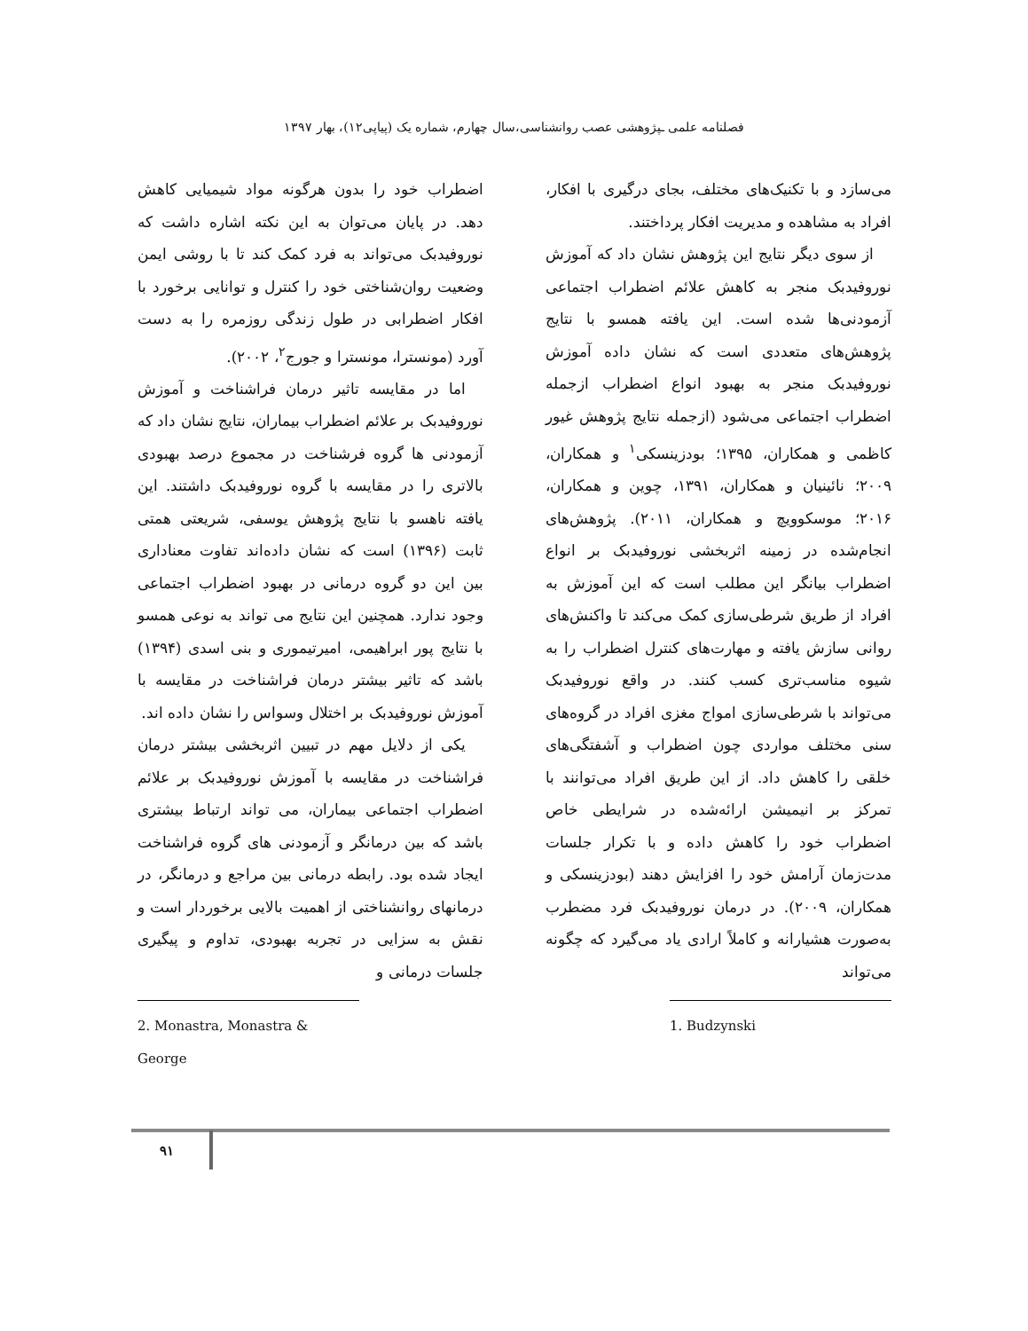فصلنامه علمی ـپژوهشی عصب روانشناسی،سال چهارم، شماره یک (پیاپی۱۲)، بهار ۱۳۹۷
می‌سازد و با تکنیک‌های مختلف، بجای درگیری با افکار، افراد به مشاهده و مدیریت افکار پرداختند.
از سوی دیگر نتایج این پژوهش نشان داد که آموزش نوروفیدبک منجر به کاهش علائم اضطراب اجتماعی آزمودنی‌ها شده است. این یافته همسو با نتایج پژوهش‌های متعددی است که نشان داده آموزش نوروفیدبک منجر به بهبود انواع اضطراب ازجمله اضطراب اجتماعی می‌شود (ازجمله نتایج پژوهش غیور کاظمی و همکاران، ۱۳۹۵؛ بودزینسکی<sup>۱</sup> و همکاران، ۲۰۰۹؛ نائینیان و همکاران، ۱۳۹۱، چوین و همکاران، ۲۰۱۶؛ موسکوویچ و همکاران، ۲۰۱۱). پژوهش‌های انجام‌شده در زمینه اثربخشی نوروفیدبک بر انواع اضطراب بیانگر این مطلب است که این آموزش به افراد از طریق شرطی‌سازی کمک می‌کند تا واکنش‌های روانی سازش یافته و مهارت‌های کنترل اضطراب را به شیوه مناسب‌تری کسب کنند. در واقع نوروفیدبک می‌تواند با شرطی‌سازی امواج مغزی افراد در گروه‌های سنی مختلف مواردی چون اضطراب و آشفتگی‌های خلقی را کاهش داد. از این طریق افراد می‌توانند با تمرکز بر انیمیشن ارائه‌شده در شرایطی خاص اضطراب خود را کاهش داده و با تکرار جلسات مدت‌زمان آرامش خود را افزایش دهند (بودزینسکی و همکاران، ۲۰۰۹). در درمان نوروفیدبک فرد مضطرب به‌صورت هشیارانه و کاملاً ارادی یاد می‌گیرد که چگونه می‌تواند
1. Budzynski
اضطراب خود را بدون هرگونه مواد شیمیایی کاهش دهد. در پایان می‌توان به این نکته اشاره داشت که نوروفیدبک می‌تواند به فرد کمک کند تا با روشی ایمن وضعیت روان‌شناختی خود را کنترل و توانایی برخورد با افکار اضطرابی در طول زندگی روزمره را به دست آورد (مونسترا، مونسترا و جورج<sup>۲</sup>، ۲۰۰۲).
اما در مقایسه تاثیر درمان فراشناخت و آموزش نوروفیدبک بر علائم اضطراب بیماران، نتایج نشان داد که آزمودنی ها گروه فرشناخت در مجموع درصد بهبودی بالاتری را در مقایسه با گروه نوروفیدبک داشتند. این یافته ناهسو با نتایج پژوهش یوسفی، شریعتی همتی ثابت (۱۳۹۶) است که نشان داده‌اند تفاوت معناداری بین این دو گروه درمانی در بهبود اضطراب اجتماعی وجود ندارد. همچنین این نتایج می تواند به نوعی همسو با نتایج پور ابراهیمی، امیرتیموری و بنی اسدی (۱۳۹۴) باشد که تاثیر بیشتر درمان فراشناخت در مقایسه با آموزش نوروفیدبک بر اختلال وسواس را نشان داده اند.
یکی از دلایل مهم در تبیین اثربخشی بیشتر درمان فراشناخت در مقایسه با آموزش نوروفیدبک بر علائم اضطراب اجتماعی بیماران، می تواند ارتباط بیشتری باشد که بین درمانگر و آزمودنی های گروه فراشناخت ایجاد شده بود. رابطه درمانی بین مراجع و درمانگر، در درمانهای روانشناختی از اهمیت بالایی برخوردار است و نقش به سزایی در تجربه بهبودی، تداوم و پیگیری جلسات درمانی و
2. Monastra, Monastra & George
۹۱